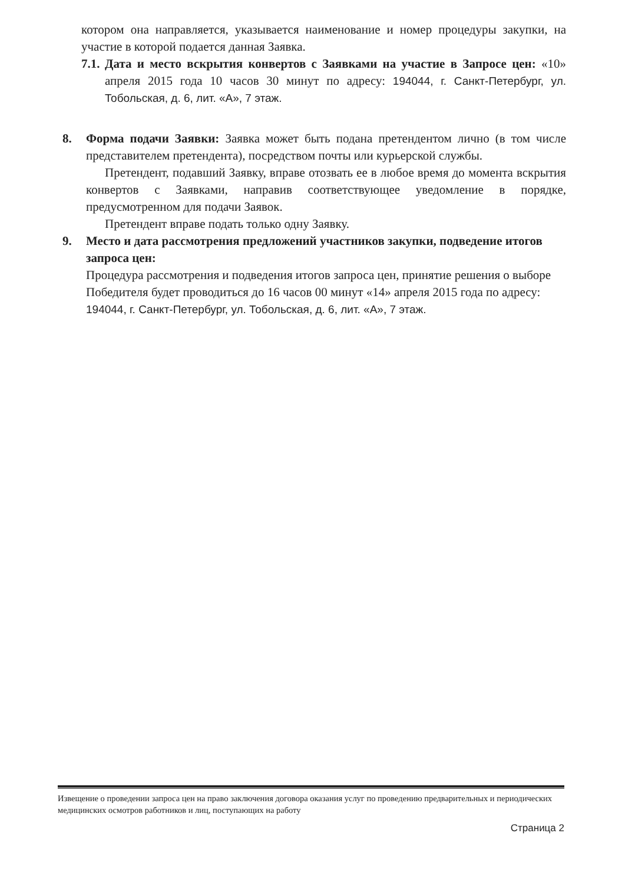котором она направляется, указывается наименование и номер процедуры закупки, на участие в которой подается данная Заявка.
7.1.
Дата и место вскрытия конвертов с Заявками на участие в Запросе цен: «10» апреля 2015 года 10 часов 30 минут по адресу: 194044, г. Санкт-Петербург, ул. Тобольская, д. 6, лит. «А», 7 этаж.
8. Форма подачи Заявки: Заявка может быть подана претендентом лично (в том числе представителем претендента), посредством почты или курьерской службы.
Претендент, подавший Заявку, вправе отозвать ее в любое время до момента вскрытия конвертов с Заявками, направив соответствующее уведомление в порядке, предусмотренном для подачи Заявок.
Претендент вправе подать только одну Заявку.
9. Место и дата рассмотрения предложений участников закупки, подведение итогов запроса цен:
Процедура рассмотрения и подведения итогов запроса цен, принятие решения о выборе Победителя будет проводиться до 16 часов 00 минут «14» апреля 2015 года по адресу: 194044, г. Санкт-Петербург, ул. Тобольская, д. 6, лит. «А», 7 этаж.
Извещение о проведении запроса цен на право заключения договора оказания услуг по проведению предварительных и периодических медицинских осмотров работников и лиц, поступающих на работу
Страница 2